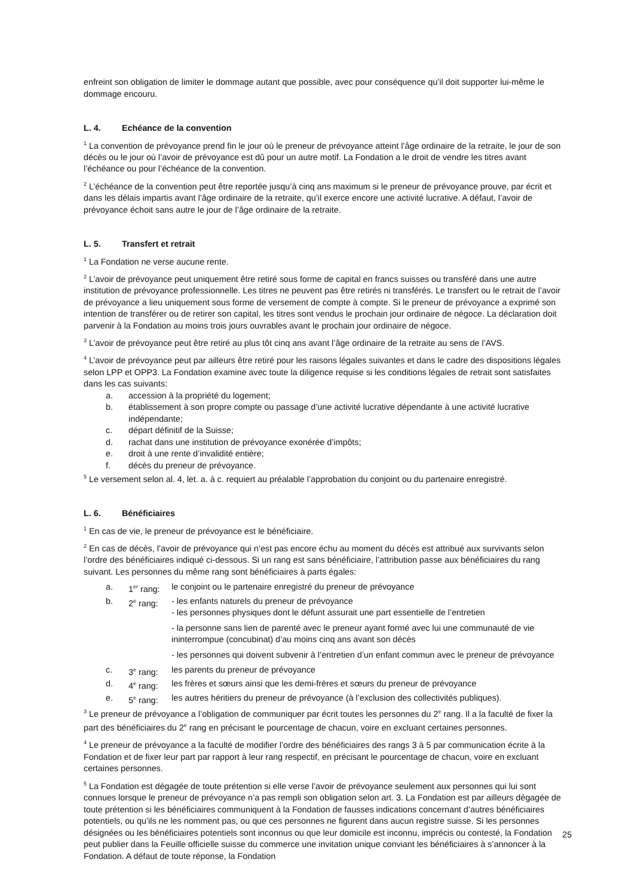enfreint son obligation de limiter le dommage autant que possible, avec pour conséquence qu’il doit supporter lui-même le dommage encouru.
L. 4. Echéance de la convention
<sup>1</sup> La convention de prévoyance prend fin le jour où le preneur de prévoyance atteint l’âge ordinaire de la retraite, le jour de son décès ou le jour où l’avoir de prévoyance est dû pour un autre motif. La Fondation a le droit de vendre les titres avant l’échéance ou pour l’échéance de la convention.
<sup>2</sup> L’échéance de la convention peut être reportée jusqu’à cinq ans maximum si le preneur de prévoyance prouve, par écrit et dans les délais impartis avant l’âge ordinaire de la retraite, qu’il exerce encore une activité lucrative. A défaut, l’avoir de prévoyance échoit sans autre le jour de l’âge ordinaire de la retraite.
L. 5. Transfert et retrait
<sup>1</sup> La Fondation ne verse aucune rente.
<sup>2</sup> L’avoir de prévoyance peut uniquement être retiré sous forme de capital en francs suisses ou transféré dans une autre institution de prévoyance professionnelle. Les titres ne peuvent pas être retirés ni transférés. Le transfert ou le retrait de l’avoir de prévoyance a lieu uniquement sous forme de versement de compte à compte. Si le preneur de prévoyance a exprimé son intention de transférer ou de retirer son capital, les titres sont vendus le prochain jour ordinaire de négoce. La déclaration doit parvenir à la Fondation au moins trois jours ouvrables avant le prochain jour ordinaire de négoce.
<sup>3</sup> L’avoir de prévoyance peut être retiré au plus tôt cinq ans avant l’âge ordinaire de la retraite au sens de l’AVS.
<sup>4</sup> L’avoir de prévoyance peut par ailleurs être retiré pour les raisons légales suivantes et dans le cadre des dispositions légales selon LPP et OPP3. La Fondation examine avec toute la diligence requise si les conditions légales de retrait sont satisfaites dans les cas suivants:
a. accession à la propriété du logement;
b. établissement à son propre compte ou passage d’une activité lucrative dépendante à une activité lucrative indépendante;
c. départ définitif de la Suisse;
d. rachat dans une institution de prévoyance exonérée d’impôts;
e. droit à une rente d’invalidité entière;
f. décès du preneur de prévoyance.
<sup>5</sup> Le versement selon al. 4, let. a. à c. requiert au préalable l’approbation du conjoint ou du partenaire enregistré.
L. 6. Bénéficiaires
<sup>1</sup> En cas de vie, le preneur de prévoyance est le bénéficiaire.
<sup>2</sup> En cas de décès, l’avoir de prévoyance qui n’est pas encore échu au moment du décès est attribué aux survivants selon l’ordre des bénéficiaires indiqué ci-dessous. Si un rang est sans bénéficiaire, l’attribution passe aux bénéficiaires du rang suivant. Les personnes du même rang sont bénéficiaires à parts égales:
a. 1<sup>er</sup> rang:
le conjoint ou le partenaire enregistré du preneur de prévoyance
b. 2<sup>e</sup> rang: - les enfants naturels du preneur de prévoyance
- les personnes physiques dont le défunt assurait une part essentielle de l’entretien
- la personne sans lien de parenté avec le preneur ayant formé avec lui une communauté de vie ininterrompue (concubinat) d’au moins cinq ans avant son décès
- les personnes qui doivent subvenir à l’entretien d’un enfant commun avec le preneur de prévoyance
c. 3<sup>e</sup> rang: les parents du preneur de prévoyance
d. 4<sup>e</sup> rang: les frères et sœurs ainsi que les demi-frères et sœurs du preneur de prévoyance
e. 5<sup>e</sup> rang: les autres héritiers du preneur de prévoyance (à l’exclusion des collectivités publiques).
<sup>3</sup> Le preneur de prévoyance a l’obligation de communiquer par écrit toutes les personnes du 2<sup>e</sup> rang. Il a la faculté de fixer la part des bénéficiaires du 2<sup>e</sup> rang en précisant le pourcentage de chacun, voire en excluant certaines personnes.
<sup>4</sup> Le preneur de prévoyance a la faculté de modifier l’ordre des bénéficiaires des rangs 3 à 5 par communication écrite à la Fondation et de fixer leur part par rapport à leur rang respectif, en précisant le pourcentage de chacun, voire en excluant certaines personnes.
<sup>5</sup> La Fondation est dégagée de toute prétention si elle verse l’avoir de prévoyance seulement aux personnes qui lui sont connues lorsque le preneur de prévoyance n’a pas rempli son obligation selon art. 3. La Fondation est par ailleurs dégagée de toute prétention si les bénéficiaires communiquent à la Fondation de fausses indications concernant d’autres bénéficiaires potentiels, ou qu’ils ne les nomment pas, ou que ces personnes ne figurent dans aucun registre suisse. Si les personnes désignées ou les bénéficiaires potentiels sont inconnus ou que leur domicile est inconnu, imprécis ou contesté, la Fondation peut publier dans la Feuille officielle suisse du commerce une invitation unique conviant les bénéficiaires à s’annoncer à la Fondation. A défaut de toute réponse, la Fondation
25